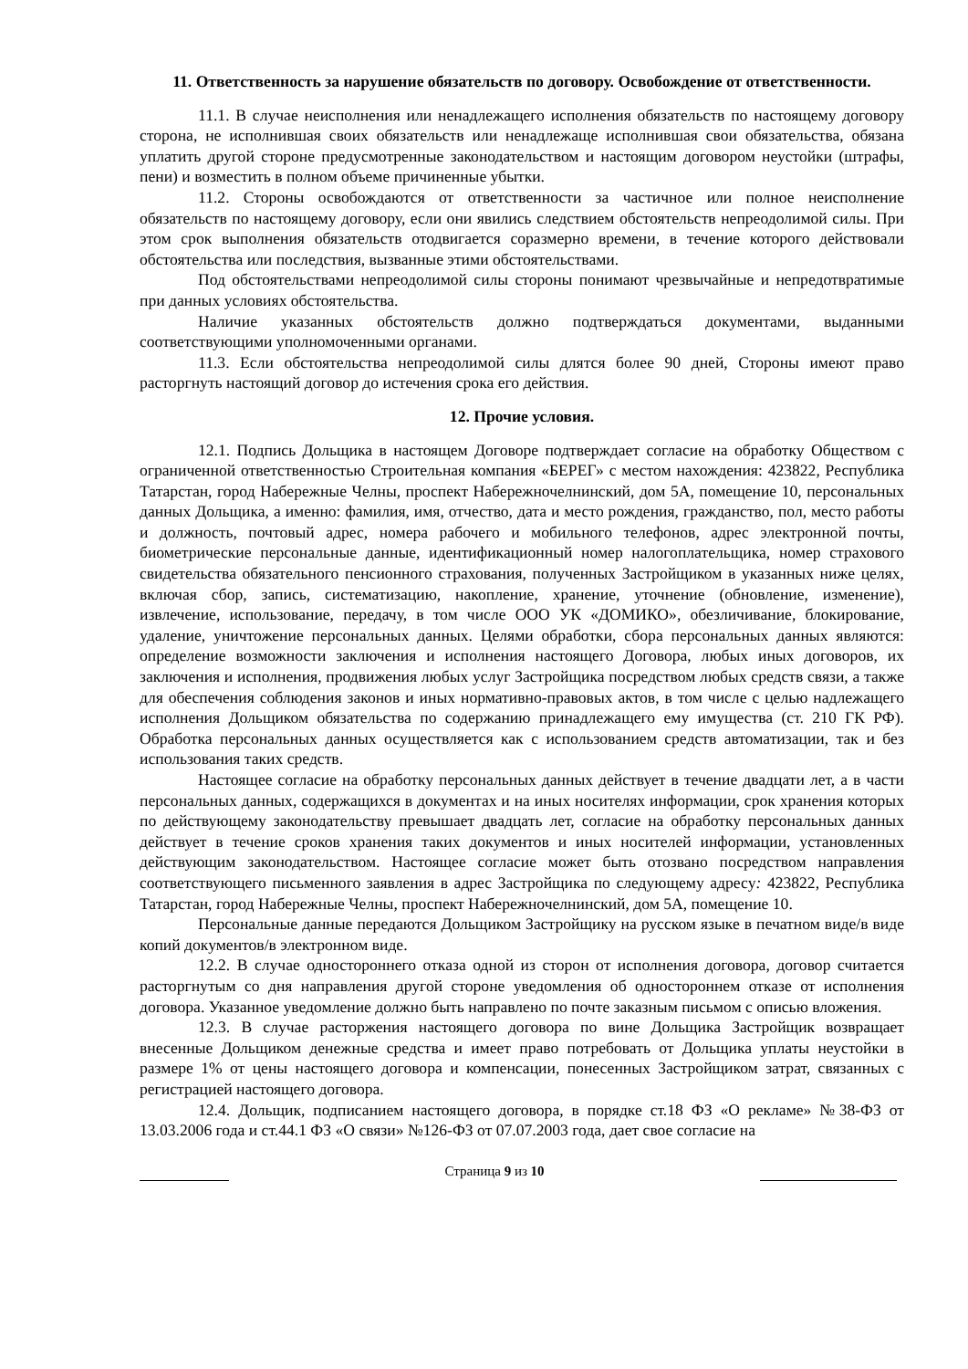11. Ответственность за нарушение обязательств по договору. Освобождение от ответственности.
11.1. В случае неисполнения или ненадлежащего исполнения обязательств по настоящему договору сторона, не исполнившая своих обязательств или ненадлежаще исполнившая свои обязательства, обязана уплатить другой стороне предусмотренные законодательством и настоящим договором неустойки (штрафы, пени) и возместить в полном объеме причиненные убытки.
11.2. Стороны освобождаются от ответственности за частичное или полное неисполнение обязательств по настоящему договору, если они явились следствием обстоятельств непреодолимой силы. При этом срок выполнения обязательств отодвигается соразмерно времени, в течение которого действовали обстоятельства или последствия, вызванные этими обстоятельствами.
Под обстоятельствами непреодолимой силы стороны понимают чрезвычайные и непредотвратимые при данных условиях обстоятельства.
Наличие указанных обстоятельств должно подтверждаться документами, выданными соответствующими уполномоченными органами.
11.3. Если обстоятельства непреодолимой силы длятся более 90 дней, Стороны имеют право расторгнуть настоящий договор до истечения срока его действия.
12. Прочие условия.
12.1. Подпись Дольщика в настоящем Договоре подтверждает согласие на обработку Обществом с ограниченной ответственностью Строительная компания «БЕРЕГ» с местом нахождения: 423822, Республика Татарстан, город Набережные Челны, проспект Набережночелнинский, дом 5А, помещение 10, персональных данных Дольщика, а именно: фамилия, имя, отчество, дата и место рождения, гражданство, пол, место работы и должность, почтовый адрес, номера рабочего и мобильного телефонов, адрес электронной почты, биометрические персональные данные, идентификационный номер налогоплательщика, номер страхового свидетельства обязательного пенсионного страхования, полученных Застройщиком в указанных ниже целях, включая сбор, запись, систематизацию, накопление, хранение, уточнение (обновление, изменение), извлечение, использование, передачу, в том числе ООО УК «ДОМИКО», обезличивание, блокирование, удаление, уничтожение персональных данных. Целями обработки, сбора персональных данных являются: определение возможности заключения и исполнения настоящего Договора, любых иных договоров, их заключения и исполнения, продвижения любых услуг Застройщика посредством любых средств связи, а также для обеспечения соблюдения законов и иных нормативно-правовых актов, в том числе с целью надлежащего исполнения Дольщиком обязательства по содержанию принадлежащего ему имущества (ст. 210 ГК РФ). Обработка персональных данных осуществляется как с использованием средств автоматизации, так и без использования таких средств.
Настоящее согласие на обработку персональных данных действует в течение двадцати лет, а в части персональных данных, содержащихся в документах и на иных носителях информации, срок хранения которых по действующему законодательству превышает двадцать лет, согласие на обработку персональных данных действует в течение сроков хранения таких документов и иных носителей информации, установленных действующим законодательством. Настоящее согласие может быть отозвано посредством направления соответствующего письменного заявления в адрес Застройщика по следующему адресу: 423822, Республика Татарстан, город Набережные Челны, проспект Набережночелнинский, дом 5А, помещение 10.
Персональные данные передаются Дольщиком Застройщику на русском языке в печатном виде/в виде копий документов/в электронном виде.
12.2. В случае одностороннего отказа одной из сторон от исполнения договора, договор считается расторгнутым со дня направления другой стороне уведомления об одностороннем отказе от исполнения договора. Указанное уведомление должно быть направлено по почте заказным письмом с описью вложения.
12.3. В случае расторжения настоящего договора по вине Дольщика Застройщик возвращает внесенные Дольщиком денежные средства и имеет право потребовать от Дольщика уплаты неустойки в размере 1% от цены настоящего договора и компенсации, понесенных Застройщиком затрат, связанных с регистрацией настоящего договора.
12.4. Дольщик, подписанием настоящего договора, в порядке ст.18 ФЗ «О рекламе» №38-ФЗ от 13.03.2006 года и ст.44.1 ФЗ «О связи» №126-ФЗ от 07.07.2003 года, дает свое согласие на
Страница 9 из 10